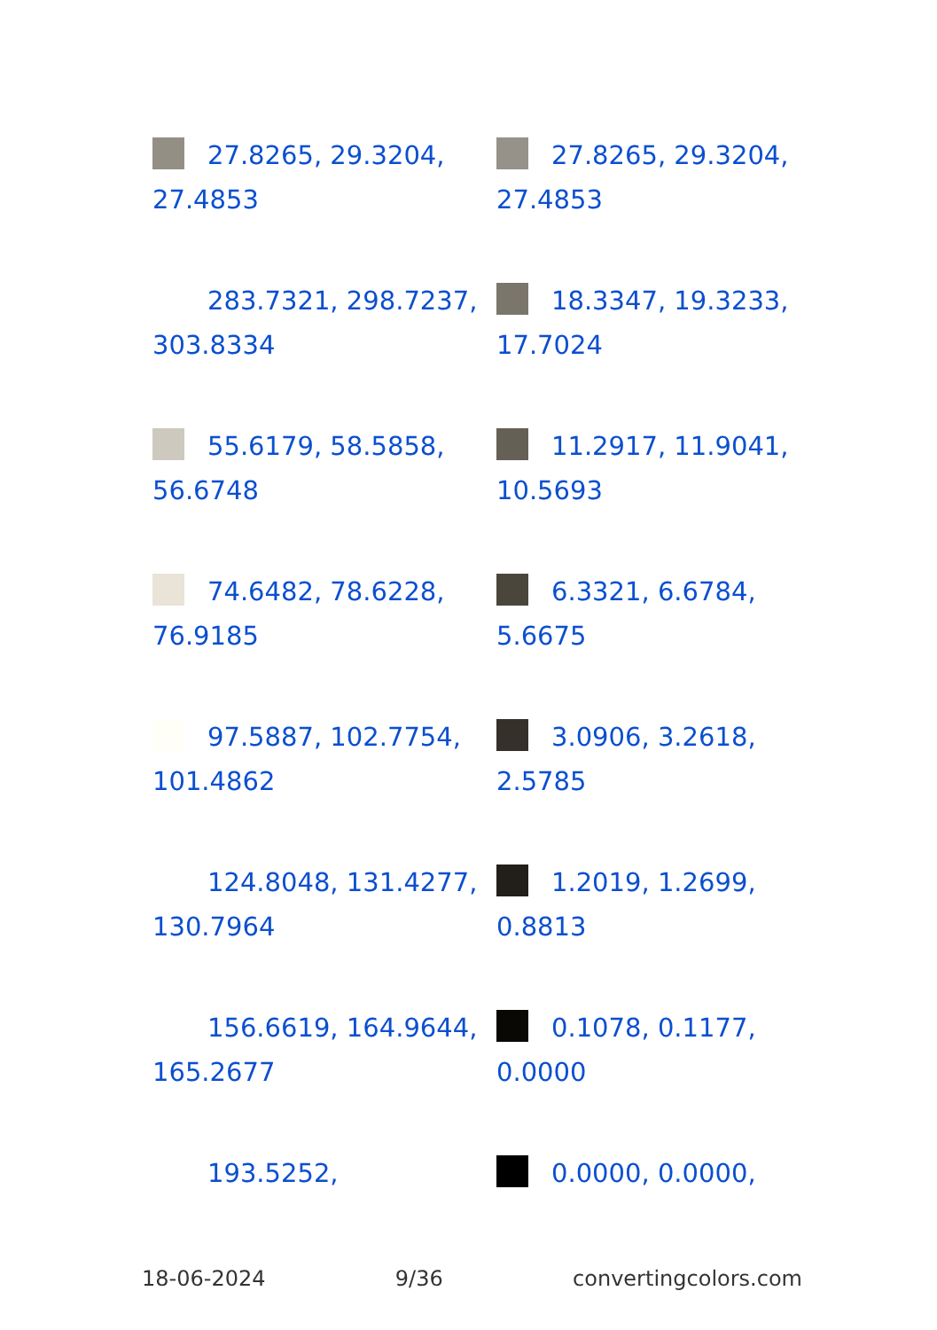27.8265, 29.3204, 27.4853
27.8265, 29.3204, 27.4853
283.7321, 298.7237, 303.8334
18.3347, 19.3233, 17.7024
55.6179, 58.5858, 56.6748
11.2917, 11.9041, 10.5693
74.6482, 78.6228, 76.9185
6.3321, 6.6784, 5.6675
97.5887, 102.7754, 101.4862
3.0906, 3.2618, 2.5785
124.8048, 131.4277, 130.7964
1.2019, 1.2699, 0.8813
156.6619, 164.9644, 165.2677
0.1078, 0.1177, 0.0000
193.5252,
0.0000, 0.0000,
18-06-2024 9/36 convertingcolors.com